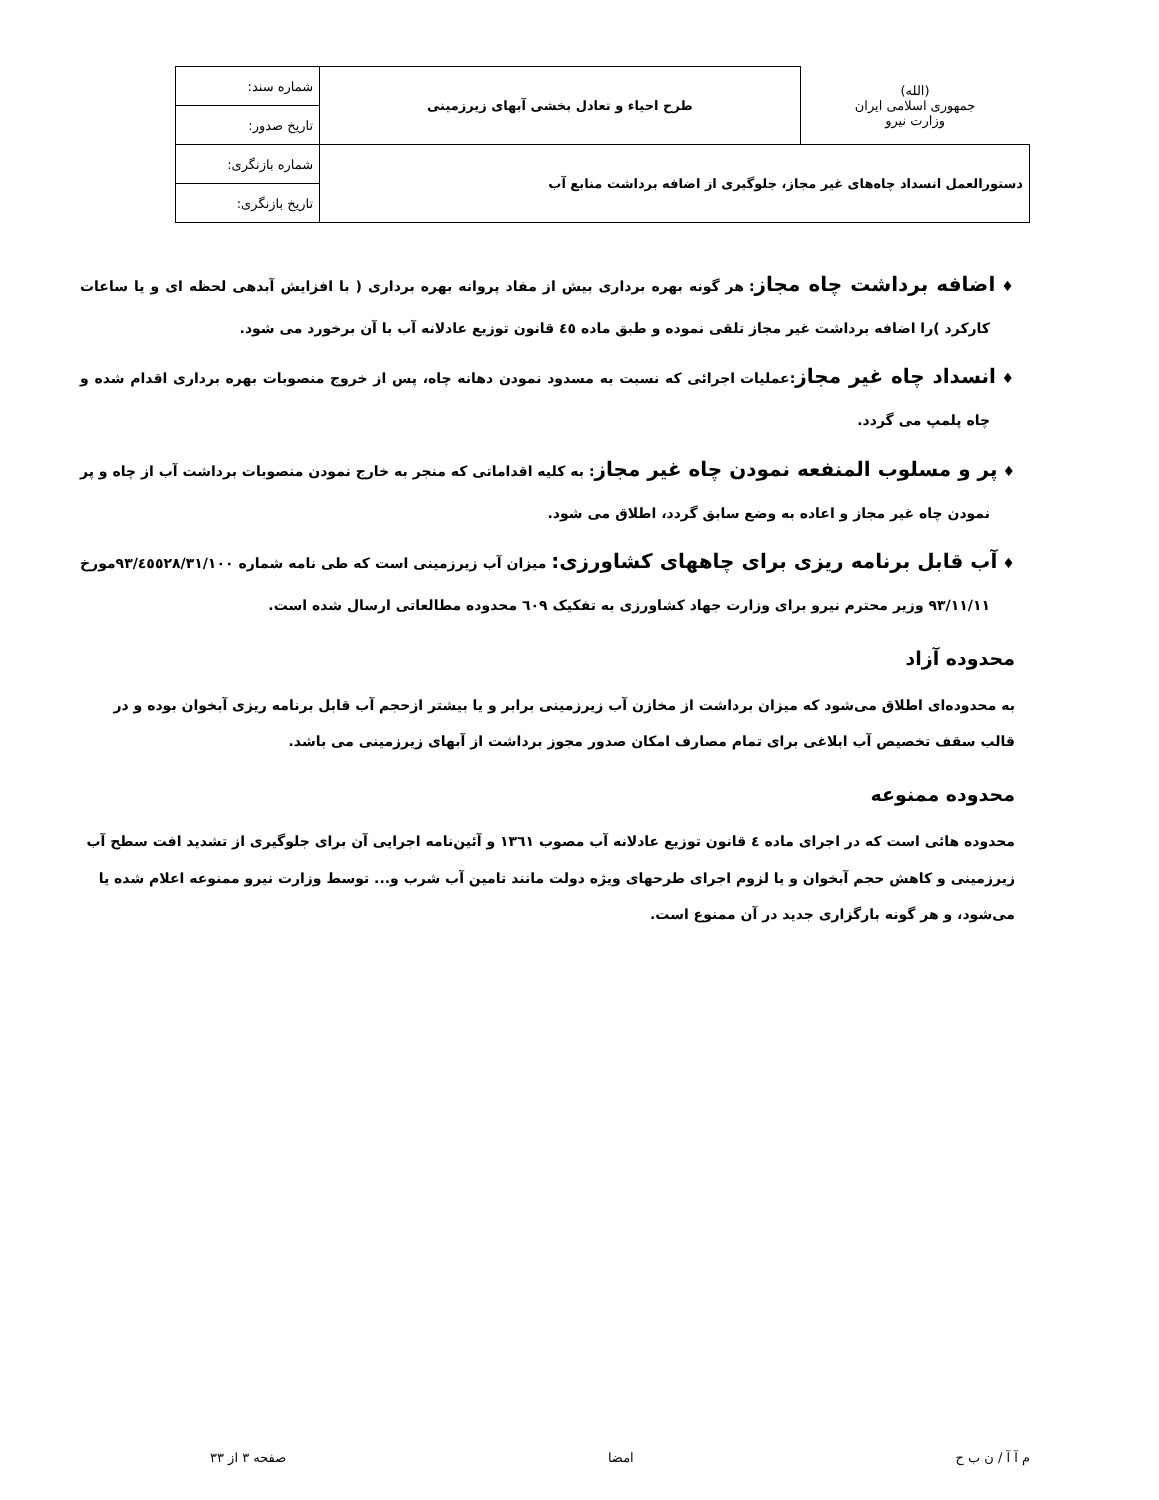| (الله) جمهوری اسلامی ایران وزارت نیرو | طرح احیاء و تعادل بخشی آبهای زیرزمینی | شماره سند: |
| | | تاریخ صدور: |
| دستورالعمل انسداد چاه‌های غیر مجاز، جلوگیری از اضافه برداشت منابع آب | | شماره بازنگری: |
| | | تاریخ بازنگری: |
♦ اضافه برداشت چاه مجاز: هر گونه بهره برداری بیش از مفاد پروانه بهره برداری ( با افزایش آبدهی لحظه ای و یا ساعات کارکرد )را اضافه برداشت غیر مجاز تلقی نموده و طبق ماده ٤٥ قانون توزیع عادلانه آب با آن برخورد می شود.
♦ انسداد چاه غیر مجاز:عملیات اجرائی که نسبت به مسدود نمودن دهانه چاه، پس از خروج منصوبات بهره برداری اقدام شده و چاه پلمپ می گردد.
♦ پر و مسلوب المنفعه نمودن چاه غیر مجاز: به کلیه اقداماتی که منجر به خارج نمودن منصوبات برداشت آب از چاه و پر نمودن چاه غیر مجاز و اعاده به وضع سابق گردد، اطلاق می شود.
♦ آب قابل برنامه ریزی برای چاههای کشاورزی: میزان آب زیرزمینی است که طی نامه شماره ۹۳/٤٥٥۲۸/۳۱/۱۰۰مورخ ۹۳/۱۱/۱۱ وزیر محترم نیرو برای وزارت جهاد کشاورزی به تفکیک ٦۰۹ محدوده مطالعاتی ارسال شده است.
محدوده آزاد
به محدوده‌ای اطلاق می‌شود که میزان برداشت از مخازن آب زیرزمینی برابر و یا بیشتر ازحجم آب قابل برنامه ریزی آبخوان بوده و در قالب سقف تخصیص آب ابلاغی برای تمام مصارف امکان صدور مجوز برداشت از آبهای زیرزمینی می باشد.
محدوده ممنوعه
محدوده هائی است که در اجرای ماده ٤ قانون توزیع عادلانه آب مصوب ۱۳٦۱ و آئین‌نامه اجرایی آن برای جلوگیری از تشدید افت سطح آب زیرزمینی و کاهش حجم آبخوان و یا لزوم اجرای طرحهای ویژه دولت مانند تامین آب شرب و... توسط وزارت نیرو ممنوعه اعلام شده یا می‌شود، و هر گونه بارگزاری جدید در آن ممنوع است.
م آ آ / ن ب ح امضا صفحه ۳ از ۳۳